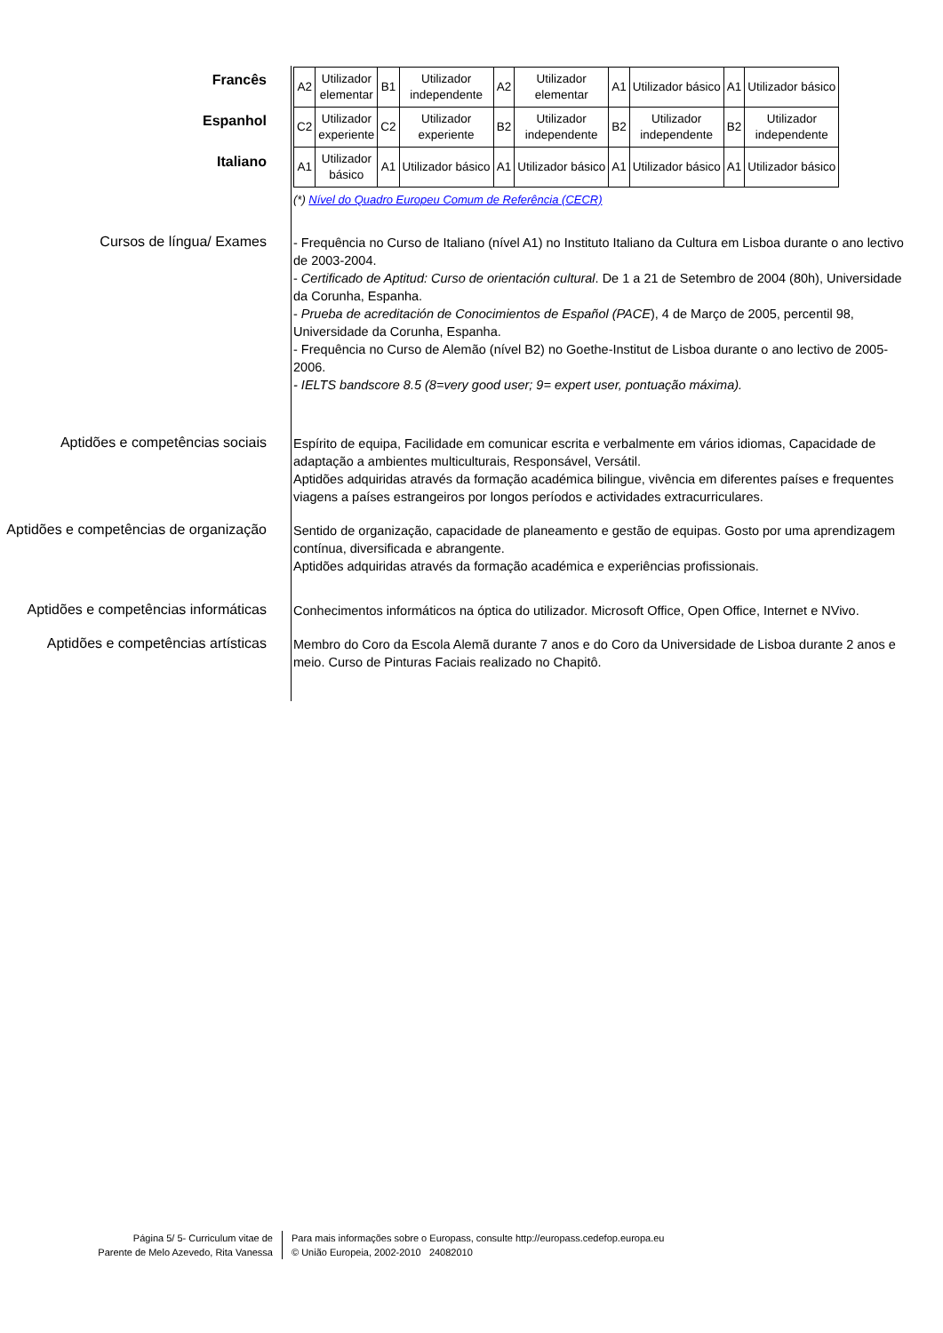Francês
Espanhol
Italiano
| A2 | Utilizador elementar | B1 | Utilizador independente | A2 | Utilizador elementar | A1 | Utilizador básico | A1 | Utilizador básico |
| C2 | Utilizador experiente | C2 | Utilizador experiente | B2 | Utilizador independente | B2 | Utilizador independente | B2 | Utilizador independente |
| A1 | Utilizador básico | A1 | Utilizador básico | A1 | Utilizador básico | A1 | Utilizador básico | A1 | Utilizador básico |
(*) Nível do Quadro Europeu Comum de Referência (CECR)
Cursos de língua/ Exames
- Frequência no Curso de Italiano (nível A1) no Instituto Italiano da Cultura em Lisboa durante o ano lectivo de 2003-2004.
- Certificado de Aptitud: Curso de orientación cultural. De 1 a 21 de Setembro de 2004 (80h), Universidade da Corunha, Espanha.
- Prueba de acreditación de Conocimientos de Español (PACE), 4 de Março de 2005, percentil 98, Universidade da Corunha, Espanha.
- Frequência no Curso de Alemão (nível B2) no Goethe-Institut de Lisboa durante o ano lectivo de 2005-2006.
- IELTS bandscore 8.5 (8=very good user; 9= expert user, pontuação máxima).
Aptidões e competências sociais
Espírito de equipa, Facilidade em comunicar escrita e verbalmente em vários idiomas, Capacidade de adaptação a ambientes multiculturais, Responsável, Versátil.
Aptidões adquiridas através da formação académica bilingue, vivência em diferentes países e frequentes viagens a países estrangeiros por longos períodos e actividades extracurriculares.
Aptidões e competências de organização
Sentido de organização, capacidade de planeamento e gestão de equipas. Gosto por uma aprendizagem contínua, diversificada e abrangente.
Aptidões adquiridas através da formação académica e experiências profissionais.
Aptidões e competências informáticas
Conhecimentos informáticos na óptica do utilizador. Microsoft Office, Open Office, Internet e NVivo.
Aptidões e competências artísticas
Membro do Coro da Escola Alemã durante 7 anos e do Coro da Universidade de Lisboa durante 2 anos e meio. Curso de Pinturas Faciais realizado no Chapitô.
Página 5/ 5- Curriculum vitae de
Parente de Melo Azevedo, Rita Vanessa
Para mais informações sobre o Europass, consulte http://europass.cedefop.europa.eu
© União Europeia, 2002-2010 24082010